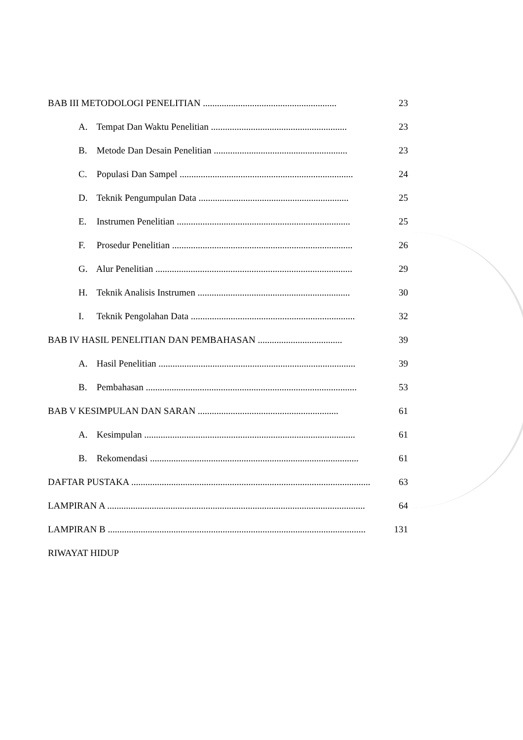BAB III METODOLOGI PENELITIAN ......................................................... 23
A. Tempat Dan Waktu Penelitian .......................................................... 23
B. Metode Dan Desain Penelitian ......................................................... 23
C. Populasi Dan Sampel .......................................................................... 24
D. Teknik Pengumpulan Data ................................................................ 25
E. Instrumen Penelitian .......................................................................... 25
F. Prosedur Penelitian ............................................................................. 26
G. Alur Penelitian .................................................................................... 29
H. Teknik Analisis Instrumen ................................................................. 30
I. Teknik Pengolahan Data ...................................................................... 32
BAB IV HASIL PENELITIAN DAN PEMBAHASAN .................................... 39
A. Hasil Penelitian .................................................................................... 39
B. Pembahasan .......................................................................................... 53
BAB V KESIMPULAN DAN SARAN ............................................................ 61
A. Kesimpulan .......................................................................................... 61
B. Rekomendasi ......................................................................................... 61
DAFTAR PUSTAKA ...................................................................................................... 63
LAMPIRAN A .............................................................................................................. 64
LAMPIRAN B .............................................................................................................. 131
RIWAYAT HIDUP